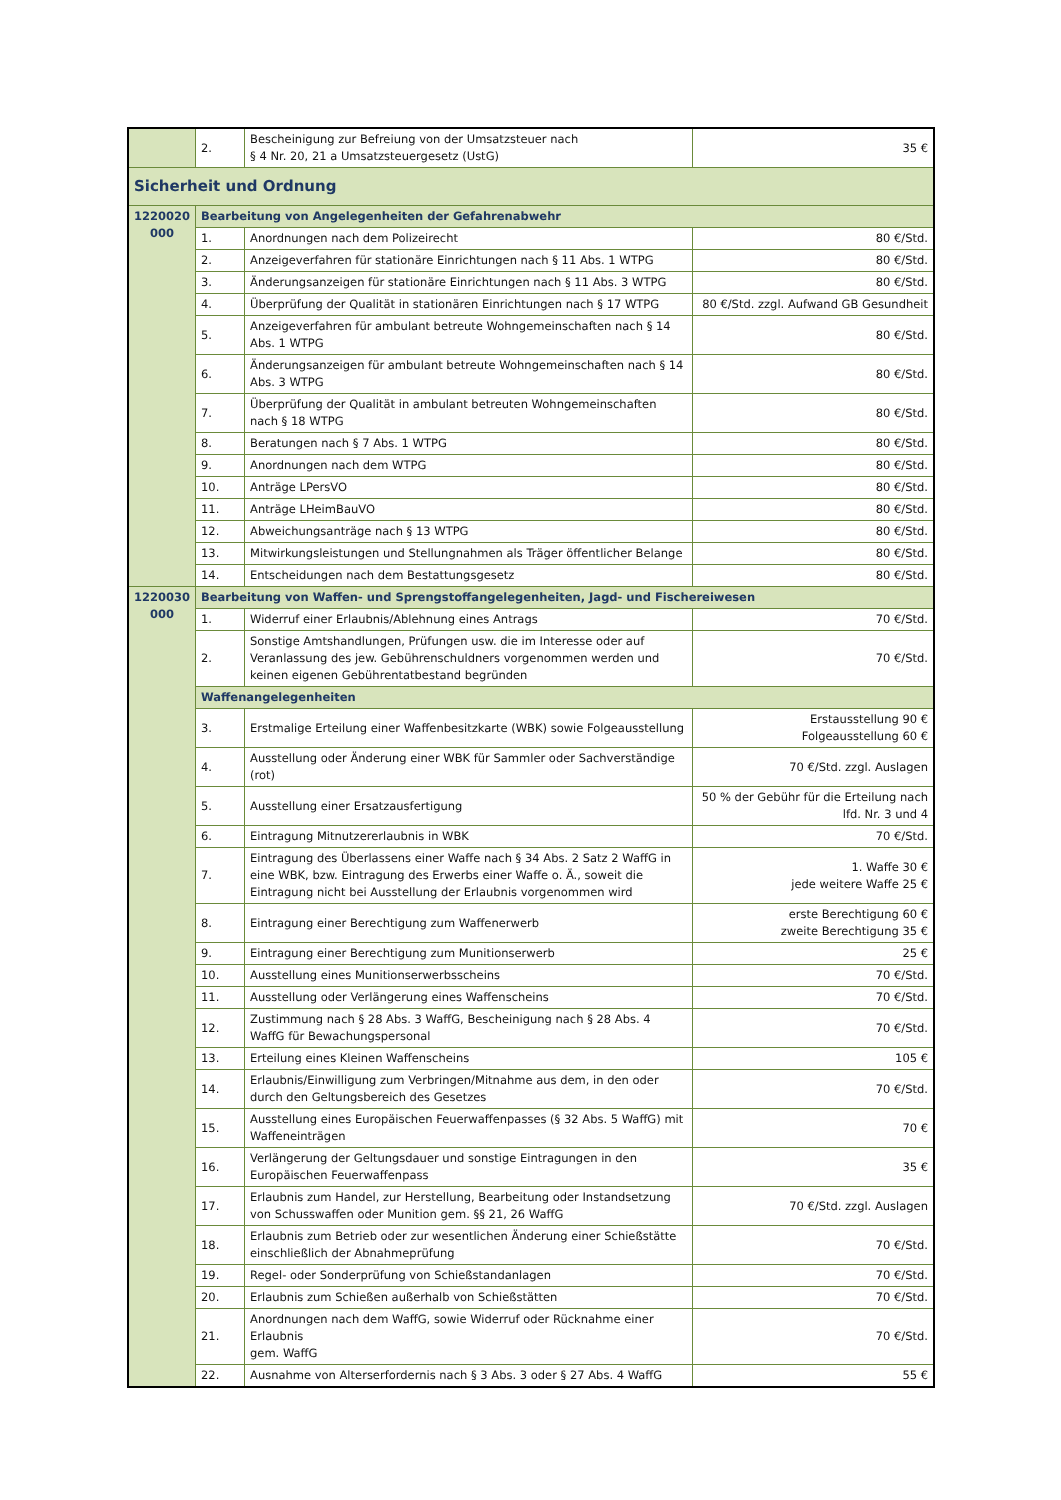| | 2. | Bescheinigung zur Befreiung von der Umsatzsteuer nach § 4 Nr. 20, 21 a Umsatzsteuergesetz (UstG) | 35 € |
| Sicherheit und Ordnung | | | |
| 1220020 000 | Bearbeitung von Angelegenheiten der Gefahrenabwehr | | |
| | 1. | Anordnungen nach dem Polizeirecht | 80 €/Std. |
| | 2. | Anzeigeverfahren für stationäre Einrichtungen nach § 11 Abs. 1 WTPG | 80 €/Std. |
| | 3. | Änderungsanzeigen für stationäre Einrichtungen nach § 11 Abs. 3 WTPG | 80 €/Std. |
| | 4. | Überprüfung der Qualität in stationären Einrichtungen nach § 17 WTPG | 80 €/Std. zzgl. Aufwand GB Gesundheit |
| | 5. | Anzeigeverfahren für ambulant betreute Wohngemeinschaften nach § 14 Abs. 1 WTPG | 80 €/Std. |
| | 6. | Änderungsanzeigen für ambulant betreute Wohngemeinschaften nach § 14 Abs. 3 WTPG | 80 €/Std. |
| | 7. | Überprüfung der Qualität in ambulant betreuten Wohngemeinschaften nach § 18 WTPG | 80 €/Std. |
| | 8. | Beratungen nach § 7 Abs. 1 WTPG | 80 €/Std. |
| | 9. | Anordnungen nach dem WTPG | 80 €/Std. |
| | 10. | Anträge LPersVO | 80 €/Std. |
| | 11. | Anträge LHeimBauVO | 80 €/Std. |
| | 12. | Abweichungsanträge nach § 13 WTPG | 80 €/Std. |
| | 13. | Mitwirkungsleistungen und Stellungnahmen als Träger öffentlicher Belange | 80 €/Std. |
| | 14. | Entscheidungen nach dem Bestattungsgesetz | 80 €/Std. |
| 1220030 000 | Bearbeitung von Waffen- und Sprengstoffangelegenheiten, Jagd- und Fischereiwesen | | |
| | 1. | Widerruf einer Erlaubnis/Ablehnung eines Antrags | 70 €/Std. |
| | 2. | Sonstige Amtshandlungen, Prüfungen usw. die im Interesse oder auf Veranlassung des jew. Gebührenschuldners vorgenommen werden und keinen eigenen Gebührentatbestand begründen | 70 €/Std. |
| | Waffenangelegenheiten | | |
| | 3. | Erstmalige Erteilung einer Waffenbesitzkarte (WBK) sowie Folgeausstellung | Erstausstellung 90 € Folgeausstellung 60 € |
| | 4. | Ausstellung oder Änderung einer WBK für Sammler oder Sachverständige (rot) | 70 €/Std. zzgl. Auslagen |
| | 5. | Ausstellung einer Ersatzausfertigung | 50 % der Gebühr für die Erteilung nach lfd. Nr. 3 und 4 |
| | 6. | Eintragung Mitnutzererlaubnis in WBK | 70 €/Std. |
| | 7. | Eintragung des Überlassens einer Waffe nach § 34 Abs. 2 Satz 2 WaffG in eine WBK, bzw. Eintragung des Erwerbs einer Waffe o. Ä., soweit die Eintragung nicht bei Ausstellung der Erlaubnis vorgenommen wird | 1. Waffe 30 € jede weitere Waffe 25 € |
| | 8. | Eintragung einer Berechtigung zum Waffenerwerb | erste Berechtigung 60 € zweite Berechtigung 35 € |
| | 9. | Eintragung einer Berechtigung zum Munitionserwerb | 25 € |
| | 10. | Ausstellung eines Munitionserwerbsscheins | 70 €/Std. |
| | 11. | Ausstellung oder Verlängerung eines Waffenscheins | 70 €/Std. |
| | 12. | Zustimmung nach § 28 Abs. 3 WaffG, Bescheinigung nach § 28 Abs. 4 WaffG für Bewachungspersonal | 70 €/Std. |
| | 13. | Erteilung eines Kleinen Waffenscheins | 105 € |
| | 14. | Erlaubnis/Einwilligung zum Verbringen/Mitnahme aus dem, in den oder durch den Geltungsbereich des Gesetzes | 70 €/Std. |
| | 15. | Ausstellung eines Europäischen Feuerwaffenpasses (§ 32 Abs. 5 WaffG) mit Waffeneinträgen | 70 € |
| | 16. | Verlängerung der Geltungsdauer und sonstige Eintragungen in den Europäischen Feuerwaffenpass | 35 € |
| | 17. | Erlaubnis zum Handel, zur Herstellung, Bearbeitung oder Instandsetzung von Schusswaffen oder Munition gem. §§ 21, 26 WaffG | 70 €/Std. zzgl. Auslagen |
| | 18. | Erlaubnis zum Betrieb oder zur wesentlichen Änderung einer Schießstätte einschließlich der Abnahmeprüfung | 70 €/Std. |
| | 19. | Regel- oder Sonderprüfung von Schießstandanlagen | 70 €/Std. |
| | 20. | Erlaubnis zum Schießen außerhalb von Schießstätten | 70 €/Std. |
| | 21. | Anordnungen nach dem WaffG, sowie Widerruf oder Rücknahme einer Erlaubnis gem. WaffG | 70 €/Std. |
| | 22. | Ausnahme von Alterserfordernis nach § 3 Abs. 3 oder § 27 Abs. 4 WaffG | 55 € |